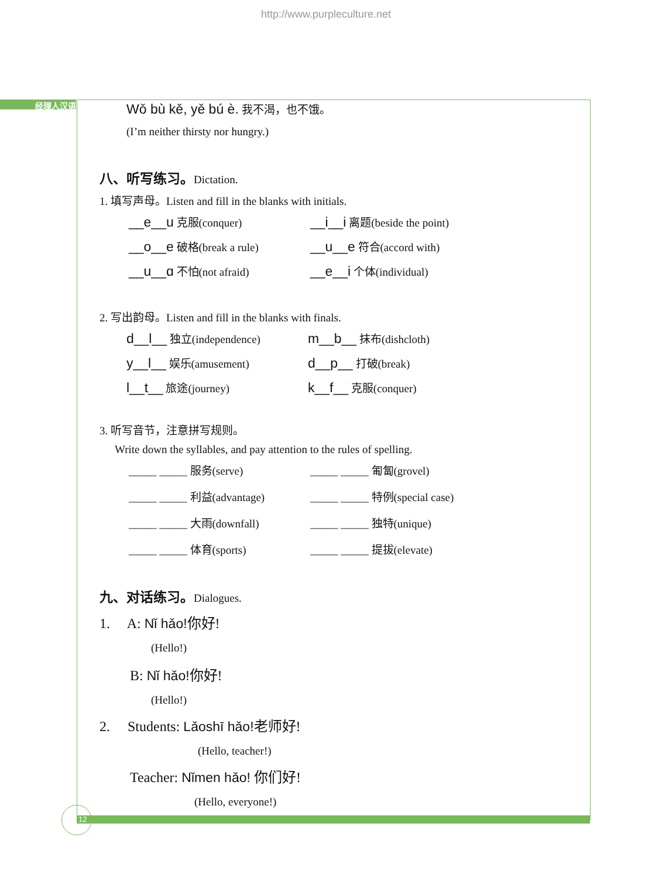http://www.purpleculture.net
经理人汉语
12
Wǒ bù kě, yě bú è. 我不渴，也不饿。
(I’m neither thirsty nor hungry.)
八、听写练习。Dictation.
1. 填写声母。Listen and fill in the blanks with initials.
__e__u 克服(conquer)
__i__i 离题(beside the point)
__o__e 破格(break a rule)
__u__e 符合(accord with)
__u__ɑ 不怕(not afraid)
__e__i 个体(individual)
2. 写出韵母。Listen and fill in the blanks with finals.
d__l__ 独立(independence)
m__b__ 抹布(dishcloth)
y__l__ 娱乐(amusement)
d__p__ 打破(break)
l__t__ 旅途(journey)
k__f__ 克服(conquer)
3. 听写音节，注意拼写规则。
Write down the syllables, and pay attention to the rules of spelling.
_____ _____ 服务(serve)
_____ _____ 匍匐(grovel)
_____ _____ 利益(advantage)
_____ _____ 特例(special case)
_____ _____ 大雨(downfall)
_____ _____ 独特(unique)
_____ _____ 体育(sports)
_____ _____ 提拔(elevate)
九、对话练习。Dialogues.
1. A: Nǐ hǎo!你好!
(Hello!)
B: Nǐ hǎo!你好!
(Hello!)
2. Students: Lǎoshī hǎo!老师好!
(Hello, teacher!)
Teacher: Nǐmen hǎo! 你们好!
(Hello, everyone!)